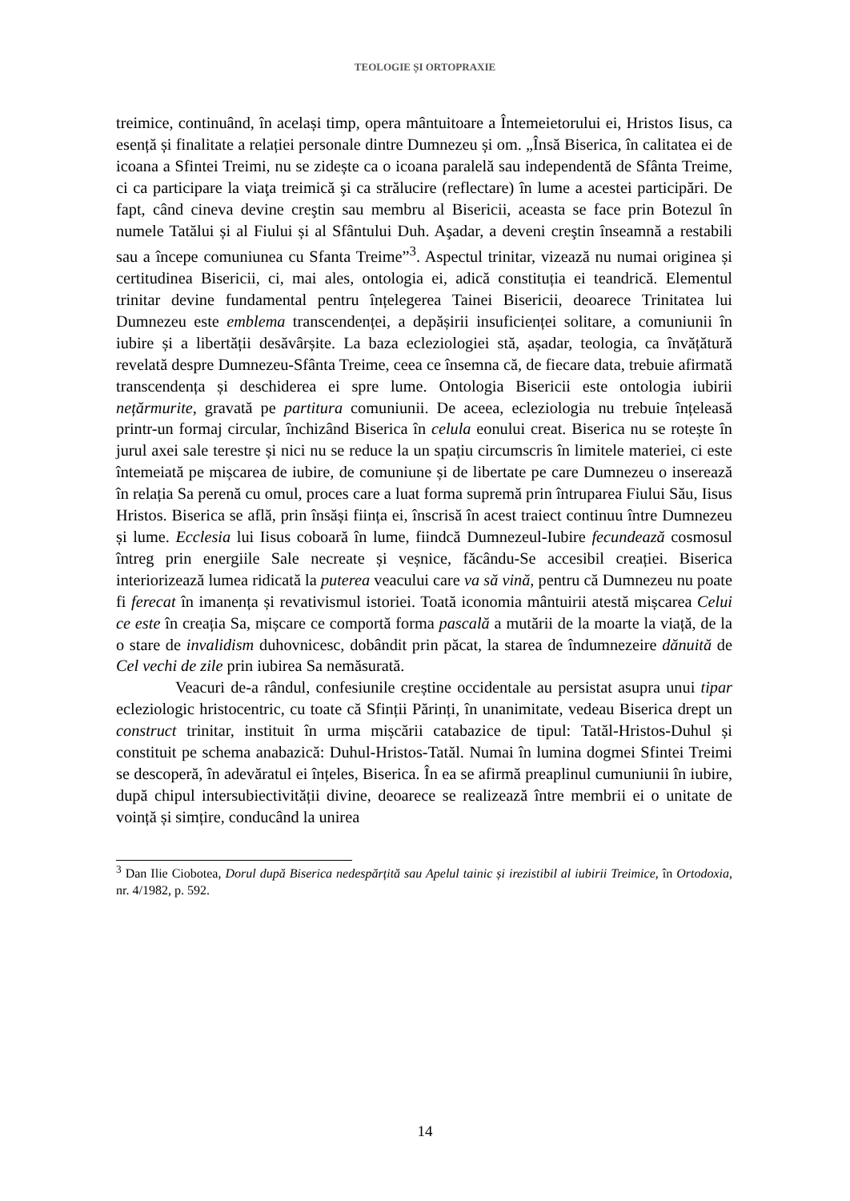TEOLOGIE ȘI ORTOPRAXIE
treimice, continuând, în același timp, opera mântuitoare a Întemeietorului ei, Hristos Iisus, ca esență și finalitate a relației personale dintre Dumnezeu și om. „Însă Biserica, în calitatea ei de icoana a Sfintei Treimi, nu se zidește ca o icoana paralelă sau independentă de Sfânta Treime, ci ca participare la viaţa treimică şi ca strălucire (reflectare) în lume a acestei participări. De fapt, când cineva devine creştin sau membru al Bisericii, aceasta se face prin Botezul în numele Tatălui și al Fiului și al Sfântului Duh. Aşadar, a deveni creştin înseamnă a restabili sau a începe comuniunea cu Sfanta Treime”<sup>3</sup>. Aspectul trinitar, vizează nu numai originea și certitudinea Bisericii, ci, mai ales, ontologia ei, adică constituția ei teandrică. Elementul trinitar devine fundamental pentru înțelegerea Tainei Bisericii, deoarece Trinitatea lui Dumnezeu este emblema transcendenței, a depășirii insuficienței solitare, a comuniunii în iubire și a libertății desăvârșite. La baza ecleziologiei stă, așadar, teologia, ca învățătură revelată despre Dumnezeu-Sfânta Treime, ceea ce însemna că, de fiecare data, trebuie afirmată transcendența și deschiderea ei spre lume. Ontologia Bisericii este ontologia iubirii nețărmurite, gravată pe partitura comuniunii. De aceea, ecleziologia nu trebuie înțeleasă printr-un formaj circular, închizând Biserica în celula eonului creat. Biserica nu se rotește în jurul axei sale terestre și nici nu se reduce la un spațiu circumscris în limitele materiei, ci este întemeiată pe mișcarea de iubire, de comuniune și de libertate pe care Dumnezeu o inserează în relația Sa perenă cu omul, proces care a luat forma supremă prin întruparea Fiului Său, Iisus Hristos. Biserica se află, prin însăși ființa ei, înscrisă în acest traiect continuu între Dumnezeu și lume. Ecclesia lui Iisus coboară în lume, fiindcă Dumnezeul-Iubire fecundează cosmosul întreg prin energiile Sale necreate și veșnice, făcându-Se accesibil creației. Biserica interiorizează lumea ridicată la puterea veacului care va să vină, pentru că Dumnezeu nu poate fi ferecat în imanența și revativismul istoriei. Toată iconomia mântuirii atestă mișcarea Celui ce este în creația Sa, mișcare ce comportă forma pascală a mutării de la moarte la viață, de la o stare de invalidism duhovnicesc, dobândit prin păcat, la starea de îndumnezeire dănuită de Cel vechi de zile prin iubirea Sa nemăsurată.
Veacuri de-a rândul, confesiunile creștine occidentale au persistat asupra unui tipar ecleziologic hristocentric, cu toate că Sfinții Părinți, în unanimitate, vedeau Biserica drept un construct trinitar, instituit în urma mișcării catabazice de tipul: Tatăl-Hristos-Duhul și constituit pe schema anabazică: Duhul-Hristos-Tatăl. Numai în lumina dogmei Sfintei Treimi se descoperă, în adevăratul ei înțeles, Biserica. În ea se afirmă preaplinul cumuniunii în iubire, după chipul intersubiectivității divine, deoarece se realizează între membrii ei o unitate de voință și simțire, conducând la unirea
<sup>3</sup> Dan Ilie Ciobotea, Dorul după Biserica nedespărțită sau Apelul tainic și irezistibil al iubirii Treimice, în Ortodoxia, nr. 4/1982, p. 592.
14